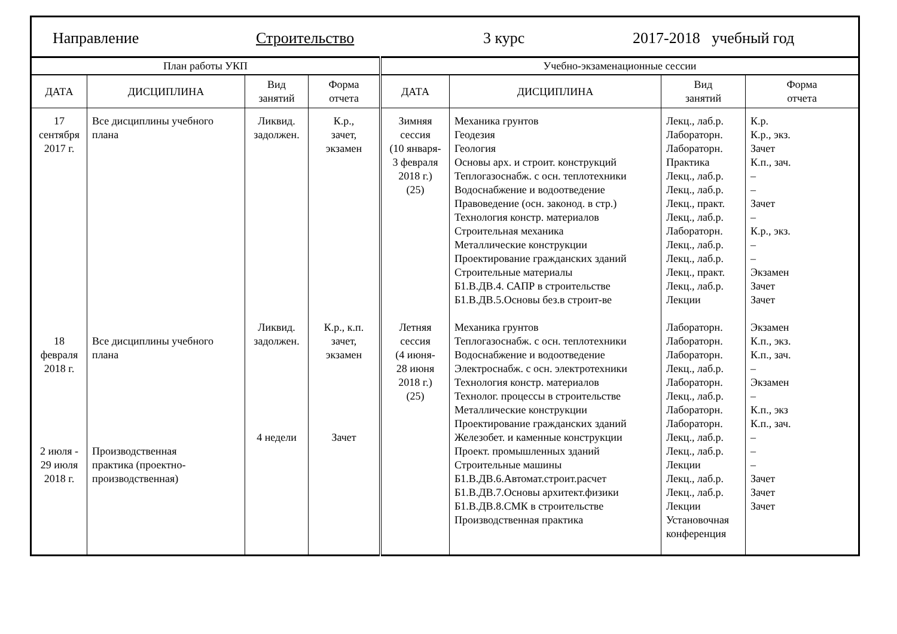Направление Строительство 3 курс 2017-2018 учебный год
| План работы УКП | | | | Учебно-экзаменационные сессии | | | |
| --- | --- | --- | --- | --- | --- | --- | --- |
| ДАТА | ДИСЦИПЛИНА | Вид занятий | Форма отчета | ДАТА | ДИСЦИПЛИНА | Вид занятий | Форма отчета |
| 17 сентября 2017 г. 18 февраля 2018 г. 2 июля - 29 июля 2018 г. | Все дисциплины учебного плана Все дисциплины учебного плана Производственная практика (проектно-производственная) | Ликвид. задолжен. Ликвид. задолжен. 4 недели | К.р., зачет, экзамен К.р., к.п. зачет, экзамен Зачет | Зимняя сессия (10 января- 3 февраля 2018 г.) (25) Летняя сессия (4 июня- 28 июня 2018 г.) (25) | Механика грунтов Геодезия Геология Основы арх. и строит. конструкций Теплогазоснабж. с осн. теплотехники Водоснабжение и водоотведение Правоведение (осн. законод. в стр.) Технология констр. материалов Строительная механика Металлические конструкции Проектирование гражданских зданий Строительные материалы Б1.В.ДВ.4. САПР в строительстве Б1.В.ДВ.5.Основы без.в строит-ве Механика грунтов Теплогазоснабж. с осн. теплотехники Водоснабжение и водоотведение Электроснабж. с осн. электротехники Технология констр. материалов Технолог. процессы в строительстве Металлические конструкции Проектирование гражданских зданий Железобет. и каменные конструкции Проект. промышленных зданий Строительные машины Б1.В.ДВ.6.Автомат.строит.расчет Б1.В.ДВ.7.Основы архитект.физики Б1.В.ДВ.8.СМК в строительстве Производственная практика | Лекц., лаб.р. Лабораторн. Лабораторн. Практика Лекц., лаб.р. Лекц., лаб.р. Лекц., практ. Лекц., лаб.р. Лабораторн. Лекц., лаб.р. Лекц., лаб.р. Лекц., практ. Лекц., лаб.р. Лекции Лабораторн. Лабораторн. Лабораторн. Лекц., лаб.р. Лабораторн. Лекц., лаб.р. Лабораторн. Лабораторн. Лекц., лаб.р. Лекц., лаб.р. Лекции Лекц., лаб.р. Лекц., лаб.р. Лекции Установочная конференция | К.р. К.р., экз. Зачет К.п., зач. – – Зачет – К.р., экз. – – Экзамен Зачет Зачет Экзамен К.п., экз. К.п., зач. – Экзамен – К.п., экз К.п., зач. – – – Зачет Зачет Зачет |